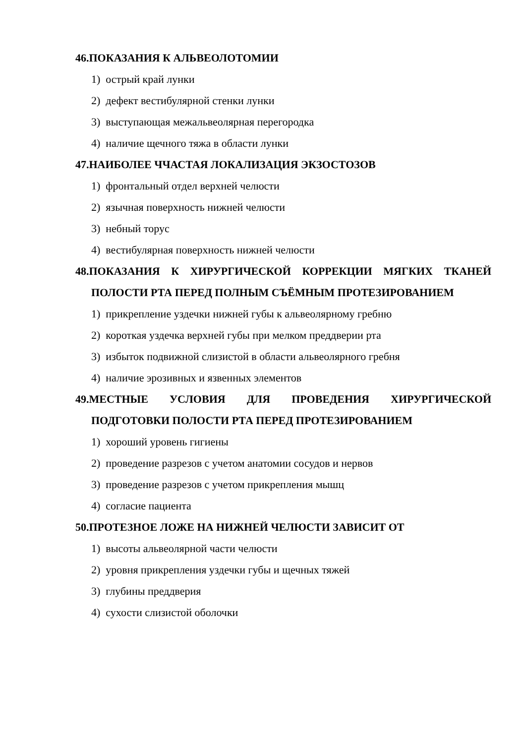46.ПОКАЗАНИЯ К АЛЬВЕОЛОТОМИИ
1) острый край лунки
2) дефект вестибулярной стенки лунки
3) выступающая межальвеолярная перегородка
4) наличие щечного тяжа в области лунки
47.НАИБОЛЕЕ ЧЧАСТАЯ ЛОКАЛИЗАЦИЯ ЭКЗОСТОЗОВ
1) фронтальный отдел верхней челюсти
2) язычная поверхность нижней челюсти
3) небный торус
4) вестибулярная поверхность нижней челюсти
48.ПОКАЗАНИЯ К ХИРУРГИЧЕСКОЙ КОРРЕКЦИИ МЯГКИХ ТКАНЕЙ ПОЛОСТИ РТА ПЕРЕД ПОЛНЫМ СЪЁМНЫМ ПРОТЕЗИРОВАНИЕМ
1) прикрепление уздечки нижней губы к альвеолярному гребню
2) короткая уздечка верхней губы при мелком преддверии рта
3) избыток подвижной слизистой в области альвеолярного гребня
4) наличие эрозивных и язвенных элементов
49.МЕСТНЫЕ УСЛОВИЯ ДЛЯ ПРОВЕДЕНИЯ ХИРУРГИЧЕСКОЙ ПОДГОТОВКИ ПОЛОСТИ РТА ПЕРЕД ПРОТЕЗИРОВАНИЕМ
1) хороший уровень гигиены
2) проведение разрезов с учетом анатомии сосудов и нервов
3) проведение разрезов с учетом прикрепления мышц
4) согласие пациента
50.ПРОТЕЗНОЕ ЛОЖЕ НА НИЖНЕЙ ЧЕЛЮСТИ ЗАВИСИТ ОТ
1) высоты альвеолярной части челюсти
2) уровня прикрепления уздечки губы и щечных тяжей
3) глубины преддверия
4) сухости слизистой оболочки